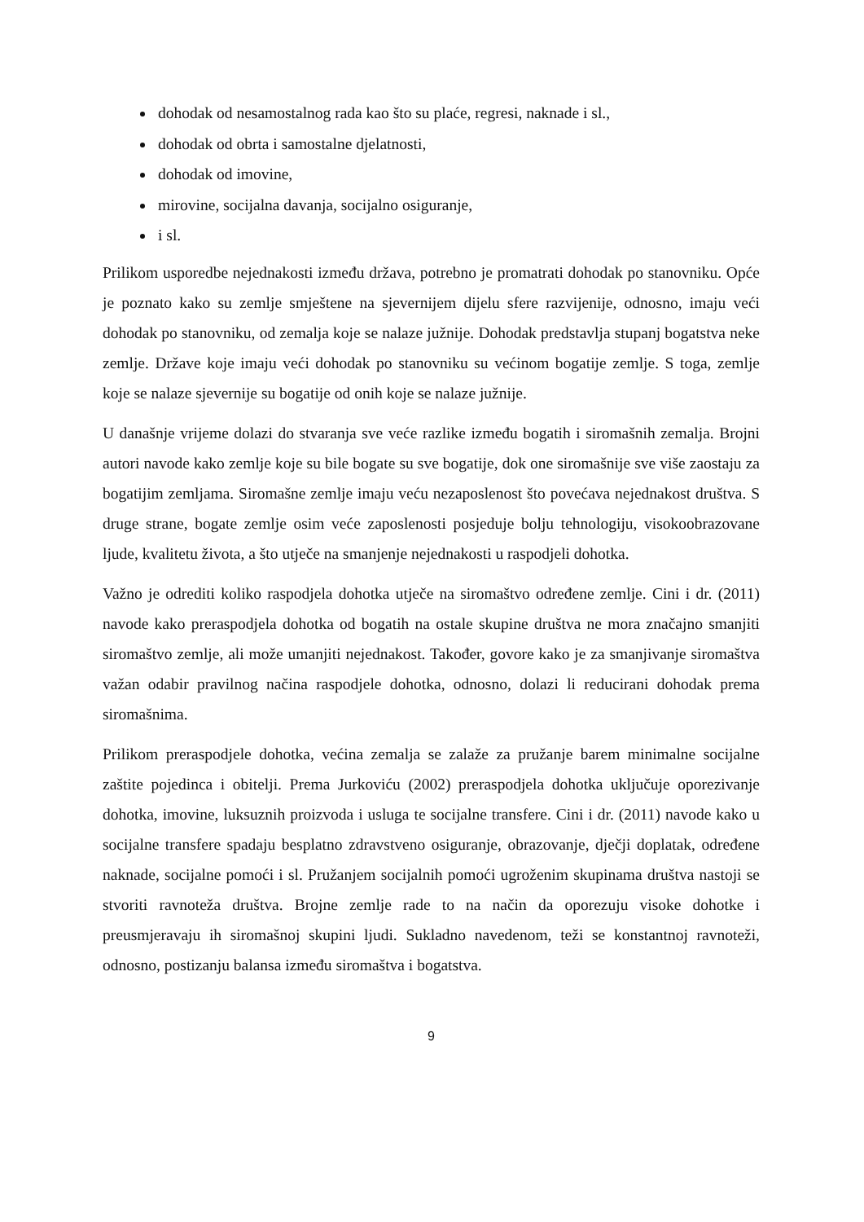dohodak od nesamostalnog rada kao što su plaće, regresi, naknade i sl.,
dohodak od obrta i samostalne djelatnosti,
dohodak od imovine,
mirovine, socijalna davanja, socijalno osiguranje,
i sl.
Prilikom usporedbe nejednakosti između država, potrebno je promatrati dohodak po stanovniku. Opće je poznato kako su zemlje smještene na sjevernijem dijelu sfere razvijenije, odnosno, imaju veći dohodak po stanovniku, od zemalja koje se nalaze južnije. Dohodak predstavlja stupanj bogatstva neke zemlje. Države koje imaju veći dohodak po stanovniku su većinom bogatije zemlje. S toga, zemlje koje se nalaze sjevernije su bogatije od onih koje se nalaze južnije.
U današnje vrijeme dolazi do stvaranja sve veće razlike između bogatih i siromašnih zemalja. Brojni autori navode kako zemlje koje su bile bogate su sve bogatije, dok one siromašnije sve više zaostaju za bogatijim zemljama. Siromašne zemlje imaju veću nezaposlenost što povećava nejednakost društva. S druge strane, bogate zemlje osim veće zaposlenosti posjeduje bolju tehnologiju, visokoobrazovane ljude, kvalitetu života, a što utječe na smanjenje nejednakosti u raspodjeli dohotka.
Važno je odrediti koliko raspodjela dohotka utječe na siromaštvo određene zemlje. Cini i dr. (2011) navode kako preraspodjela dohotka od bogatih na ostale skupine društva ne mora značajno smanjiti siromaštvo zemlje, ali može umanjiti nejednakost. Također, govore kako je za smanjivanje siromaštva važan odabir pravilnog načina raspodjele dohotka, odnosno, dolazi li reducirani dohodak prema siromašnima.
Prilikom preraspodjele dohotka, većina zemalja se zalaže za pružanje barem minimalne socijalne zaštite pojedinca i obitelji. Prema Jurkoviću (2002) preraspodjela dohotka uključuje oporezivanje dohotka, imovine, luksuznih proizvoda i usluga te socijalne transfere. Cini i dr. (2011) navode kako u socijalne transfere spadaju besplatno zdravstveno osiguranje, obrazovanje, dječji doplatak, određene naknade, socijalne pomoći i sl. Pružanjem socijalnih pomoći ugroženim skupinama društva nastoji se stvoriti ravnoteža društva. Brojne zemlje rade to na način da oporezuju visoke dohotke i preusmjeravaju ih siromašnoj skupini ljudi. Sukladno navedenom, teži se konstantnoj ravnoteži, odnosno, postizanju balansa između siromaštva i bogatstva.
9